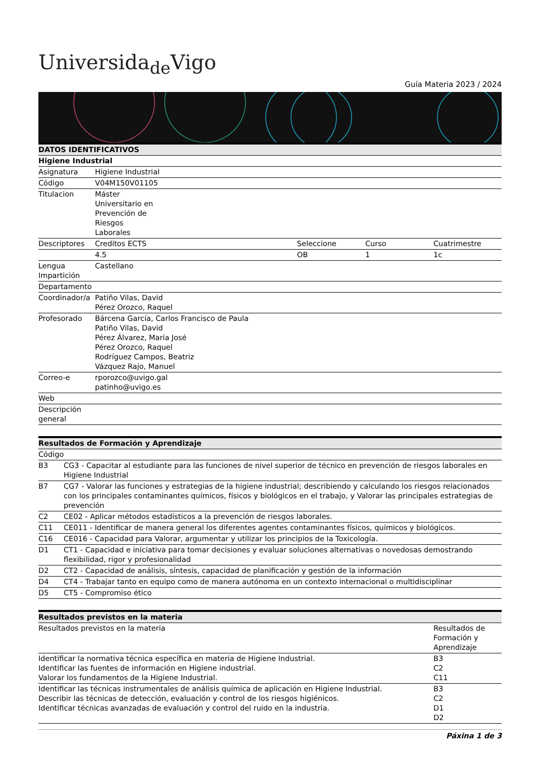Universida<sub>de</sub>Vigo
Guía Materia 2023 / 2024
| DATOS IDENTIFICATIVOS | | | | |
| --- | --- | --- | --- | --- |
| Higiene Industrial | | | | |
| Asignatura | Higiene Industrial | | | |
| Código | V04M150V01105 | | | |
| Titulacion | Máster Universitario en Prevención de Riesgos Laborales | | | |
| Descriptores | Creditos ECTS | Seleccione | Curso | Cuatrimestre |
| | 4.5 | OB | 1 | 1c |
| Lengua Impartición | Castellano | | | |
| Departamento | | | | |
| Coordinador/a | Patiño Vilas, David Pérez Orozco, Raquel | | | |
| Profesorado | Bárcena García, Carlos Francisco de Paula Patiño Vilas, David Pérez Álvarez, María José Pérez Orozco, Raquel Rodríguez Campos, Beatriz Vázquez Rajo, Manuel | | | |
| Correo-e | rporozco@uvigo.gal patinho@uvigo.es | | | |
| Web | | | | |
| Descripción general | | | | |
| Resultados de Formación y Aprendizaje | |
| --- | --- |
| Código | |
| B3 | CG3 - Capacitar al estudiante para las funciones de nivel superior de técnico en prevención de riesgos laborales en Higiene Industrial |
| B7 | CG7 - Valorar las funciones y estrategias de la higiene industrial; describiendo y calculando los riesgos relacionados con los principales contaminantes químicos, físicos y biológicos en el trabajo, y Valorar las principales estrategias de prevención |
| C2 | CE02 - Aplicar métodos estadísticos a la prevención de riesgos laborales. |
| C11 | CE011 - Identificar de manera general los diferentes agentes contaminantes físicos, químicos y biológicos. |
| C16 | CE016 - Capacidad para Valorar, argumentar y utilizar los principios de la Toxicología. |
| D1 | CT1 - Capacidad e iniciativa para tomar decisiones y evaluar soluciones alternativas o novedosas demostrando flexibilidad, rigor y profesionalidad |
| D2 | CT2 - Capacidad de análisis, síntesis, capacidad de planificación y gestión de la información |
| D4 | CT4 - Trabajar tanto en equipo como de manera autónoma en un contexto internacional o multidisciplinar |
| D5 | CT5 - Compromiso ético |
| Resultados previstos en la materia | |
| --- | --- |
| Resultados previstos en la materia | Resultados de Formación y Aprendizaje |
| Identificar la normativa técnica específica en materia de Higiene Industrial. Identificar las fuentes de información en Higiene industrial. Valorar los fundamentos de la Higiene Industrial. | B3 C2 C11 |
| Identificar las técnicas instrumentales de análisis química de aplicación en Higiene Industrial. Describir las técnicas de detección, evaluación y control de los riesgos higiénicos. Identificar técnicas avanzadas de evaluación y control del ruido en la industria. | B3 C2 D1 D2 |
Páxina 1 de 3